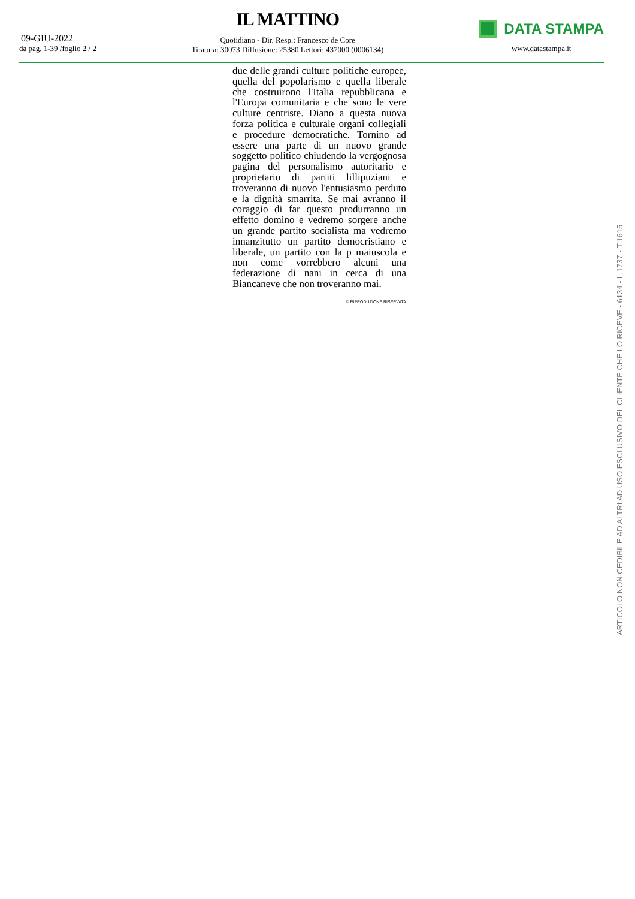09-GIU-2022
da pag. 1-39 /foglio 2 / 2
IL MATTINO
Quotidiano - Dir. Resp.: Francesco de Core
Tiratura: 30073 Diffusione: 25380 Lettori: 437000 (0006134)
DATA STAMPA
www.datastampa.it
due delle grandi culture politiche europee, quella del popolarismo e quella liberale che costruirono l'Italia repubblicana e l'Europa comunitaria e che sono le vere culture centriste. Diano a questa nuova forza politica e culturale organi collegiali e procedure democratiche. Tornino ad essere una parte di un nuovo grande soggetto politico chiudendo la vergognosa pagina del personalismo autoritario e proprietario di partiti lillipuziani e troveranno di nuovo l'entusiasmo perduto e la dignità smarrita. Se mai avranno il coraggio di far questo produrranno un effetto domino e vedremo sorgere anche un grande partito socialista ma vedremo innanzitutto un partito democristiano e liberale, un partito con la p maiuscola e non come vorrebbero alcuni una federazione di nani in cerca di una Biancaneve che non troveranno mai.
© RIPRODUZIONE RISERVATA
ARTICOLO NON CEDIBILE AD ALTRI AD USO ESCLUSIVO DEL CLIENTE CHE LO RICEVE - 6134 - L.1737 - T.1615